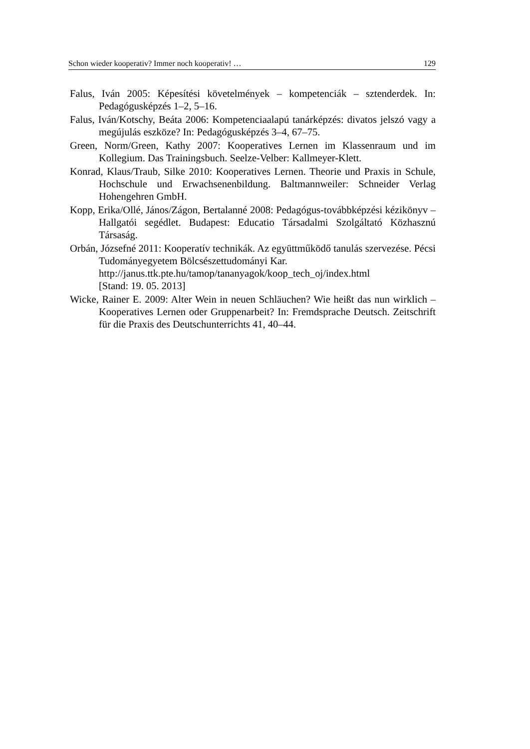Schon wieder kooperativ? Immer noch kooperativ! … 129
Falus, Iván 2005: Képesítési követelmények – kompetenciák – sztenderdek. In: Pedagógusképzés 1–2, 5–16.
Falus, Iván/Kotschy, Beáta 2006: Kompetenciaalapú tanárképzés: divatos jelszó vagy a megújulás eszköze? In: Pedagógusképzés 3–4, 67–75.
Green, Norm/Green, Kathy 2007: Kooperatives Lernen im Klassenraum und im Kollegium. Das Trainingsbuch. Seelze-Velber: Kallmeyer-Klett.
Konrad, Klaus/Traub, Silke 2010: Kooperatives Lernen. Theorie und Praxis in Schule, Hochschule und Erwachsenenbildung. Baltmannweiler: Schneider Verlag Hohengehren GmbH.
Kopp, Erika/Ollé, János/Zágon, Bertalanné 2008: Pedagógus-továbbképzési kézikönyv – Hallgatói segédlet. Budapest: Educatio Társadalmi Szolgáltató Közhasznú Társaság.
Orbán, Józsefné 2011: Kooperatív technikák. Az együttműködő tanulás szervezése. Pécsi Tudományegyetem Bölcsészettudományi Kar.
http://janus.ttk.pte.hu/tamop/tananyagok/koop_tech_oj/index.html
[Stand: 19. 05. 2013]
Wicke, Rainer E. 2009: Alter Wein in neuen Schläuchen? Wie heißt das nun wirklich – Kooperatives Lernen oder Gruppenarbeit? In: Fremdsprache Deutsch. Zeitschrift für die Praxis des Deutschunterrichts 41, 40–44.